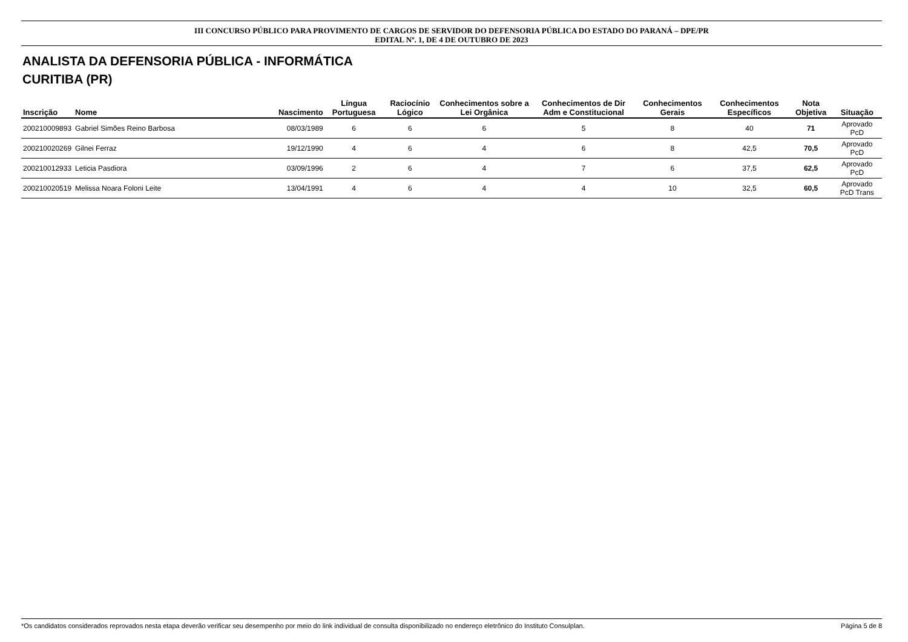III CONCURSO PÚBLICO PARA PROVIMENTO DE CARGOS DE SERVIDOR DO DEFENSORIA PÚBLICA DO ESTADO DO PARANÁ – DPE/PR
EDITAL Nº. 1, DE 4 DE OUTUBRO DE 2023
ANALISTA DA DEFENSORIA PÚBLICA - INFORMÁTICA
CURITIBA (PR)
| Inscrição | Nome | Nascimento | Língua Portuguesa | Raciocínio Lógico | Conhecimentos sobre a Lei Orgânica | Conhecimentos de Dir Adm e Constitucional | Conhecimentos Gerais | Conhecimentos Específicos | Nota Objetiva | Situação |
| --- | --- | --- | --- | --- | --- | --- | --- | --- | --- | --- |
| 200210009893 | Gabriel Simões Reino Barbosa | 08/03/1989 | 6 | 6 | 6 | 5 | 8 | 40 | 71 | Aprovado PcD |
| 200210020269 | Gilnei Ferraz | 19/12/1990 | 4 | 6 | 4 | 6 | 8 | 42,5 | 70,5 | Aprovado PcD |
| 200210012933 | Leticia Pasdiora | 03/09/1996 | 2 | 6 | 4 | 7 | 6 | 37,5 | 62,5 | Aprovado PcD |
| 200210020519 | Melissa Noara Foloni Leite | 13/04/1991 | 4 | 6 | 4 | 4 | 10 | 32,5 | 60,5 | Aprovado PcD Trans |
*Os candidatos considerados reprovados nesta etapa deverão verificar seu desempenho por meio do link individual de consulta disponibilizado no endereço eletrônico do Instituto Consulplan. Página 5 de 8